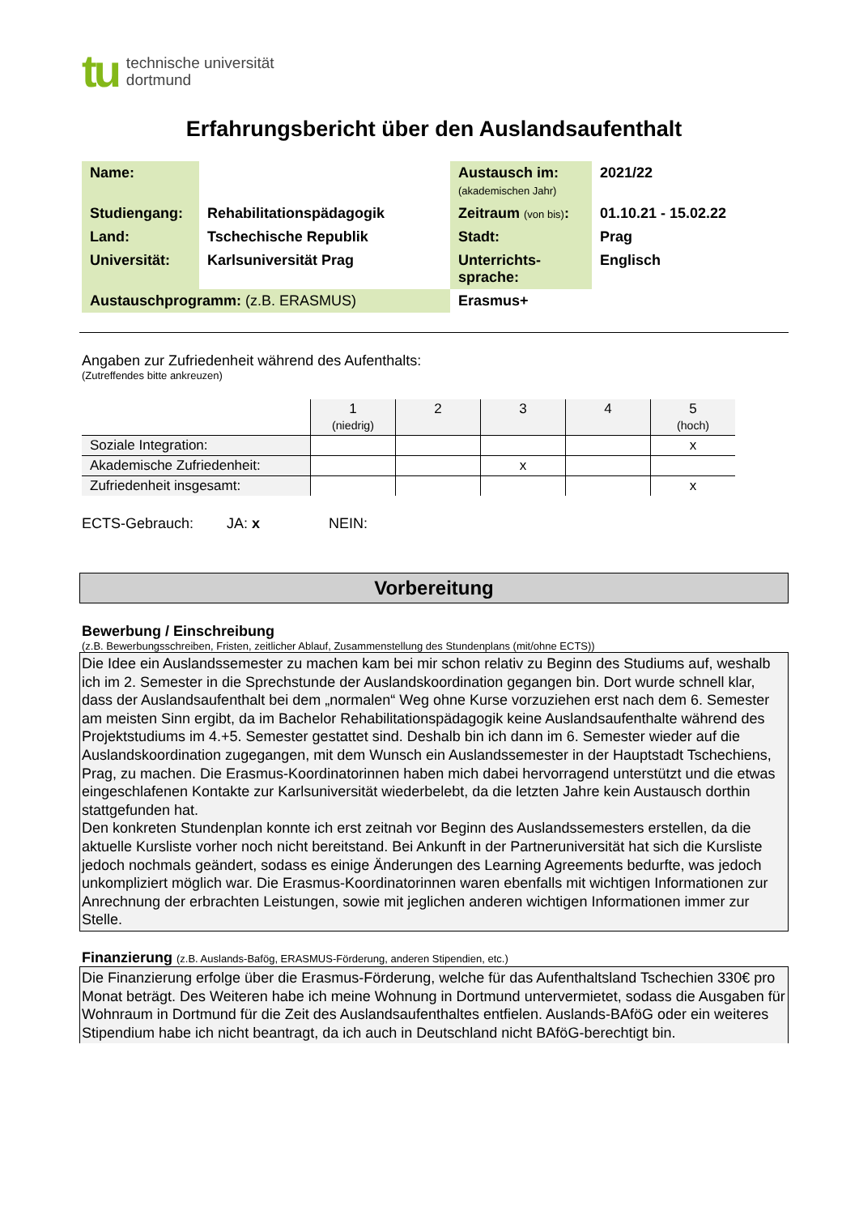tu
technische universität
dortmund
Erfahrungsbericht über den Auslandsaufenthalt
| Name: | | Austausch im: (akademischen Jahr) | 2021/22 |
| Studiengang: | Rehabilitationspädagogik | Zeitraum (von bis) : | 01.10.21 - 15.02.22 |
| Land: | Tschechische Republik | Stadt: | Prag |
| Universität: | Karlsuniversität Prag | Unterrichts- sprache: | Englisch |
| Austauschprogramm: (z.B. ERASMUS) | | Erasmus+ | |
Angaben zur Zufriedenheit während des Aufenthalts:
(Zutreffendes bitte ankreuzen)
| | 1 (niedrig) | 2 | 3 | 4 | 5 (hoch) |
| Soziale Integration: | | | | | x |
| Akademische Zufriedenheit: | | | x | | |
| Zufriedenheit insgesamt: | | | | | x |
ECTS-Gebrauch: JA: x NEIN:
Vorbereitung
Bewerbung / Einschreibung
(z.B. Bewerbungsschreiben, Fristen, zeitlicher Ablauf, Zusammenstellung des Stundenplans (mit/ohne ECTS))
Die Idee ein Auslandssemester zu machen kam bei mir schon relativ zu Beginn des Studiums auf, weshalb ich im 2. Semester in die Sprechstunde der Auslandskoordination gegangen bin. Dort wurde schnell klar, dass der Auslandsaufenthalt bei dem „normalen“ Weg ohne Kurse vorzuziehen erst nach dem 6. Semester am meisten Sinn ergibt, da im Bachelor Rehabilitationspädagogik keine Auslandsaufenthalte während des Projektstudiums im 4.+5. Semester gestattet sind. Deshalb bin ich dann im 6. Semester wieder auf die Auslandskoordination zugegangen, mit dem Wunsch ein Auslandssemester in der Hauptstadt Tschechiens, Prag, zu machen. Die Erasmus-Koordinatorinnen haben mich dabei hervorragend unterstützt und die etwas eingeschlafenen Kontakte zur Karlsuniversität wiederbelebt, da die letzten Jahre kein Austausch dorthin stattgefunden hat.
Den konkreten Stundenplan konnte ich erst zeitnah vor Beginn des Auslandssemesters erstellen, da die aktuelle Kursliste vorher noch nicht bereitstand. Bei Ankunft in der Partneruniversität hat sich die Kursliste jedoch nochmals geändert, sodass es einige Änderungen des Learning Agreements bedurfte, was jedoch unkompliziert möglich war. Die Erasmus-Koordinatorinnen waren ebenfalls mit wichtigen Informationen zur Anrechnung der erbrachten Leistungen, sowie mit jeglichen anderen wichtigen Informationen immer zur Stelle.
Finanzierung (z.B. Auslands-Bafög, ERASMUS-Förderung, anderen Stipendien, etc.)
Die Finanzierung erfolge über die Erasmus-Förderung, welche für das Aufenthaltsland Tschechien 330€ pro Monat beträgt. Des Weiteren habe ich meine Wohnung in Dortmund untervermietet, sodass die Ausgaben für Wohnraum in Dortmund für die Zeit des Auslandsaufenthaltes entfielen. Auslands-BAföG oder ein weiteres Stipendium habe ich nicht beantragt, da ich auch in Deutschland nicht BAföG-berechtigt bin.